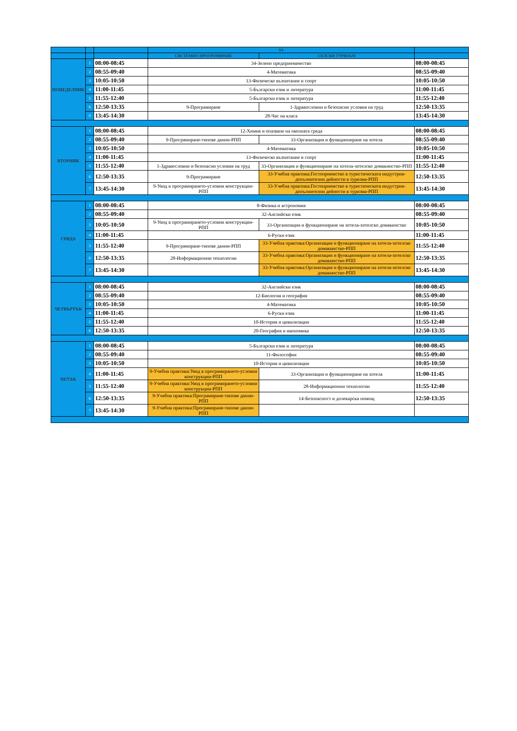| | | | 9А | | |
| --- | --- | --- | --- | --- | --- |
| | | | СИСТЕМНО ПРОГРАМИРАНЕ | СЕЛСКИ ТУРИЗЪМ | |
| ПОНЕДЕЛНИК | 1 | 08:00-08:45 | 34-Зелено предприемачество | | 08:00-08:45 |
| | 2 | 08:55-09:40 | 4-Математика | | 08:55-09:40 |
| | 3 | 10:05-10:50 | 13-Физическо възпитание и спорт | | 10:05-10:50 |
| | 4 | 11:00-11:45 | 5-Български език и литература | | 11:00-11:45 |
| | 5 | 11:55-12:40 | 5-Български език и литература | | 11:55-12:40 |
| | 6 | 12:50-13:35 | 9-Програмиране | 1-Здравословни и безопасни условия на труд | 12:50-13:35 |
| | 0 | 13:45-14:30 | 28-Час на класа | | 13:45-14:30 |
| ВТОРНИК | 1 | 08:00-08:45 | 12-Химия и опазване на околната среда | | 08:00-08:45 |
| | 2 | 08:55-09:40 | 9-Програмиране-типове данни-РПП | 33-Организация и функциониране на хотела | 08:55-09:40 |
| | 3 | 10:05-10:50 | 4-Математика | | 10:05-10:50 |
| | 4 | 11:00-11:45 | 13-Физическо възпитание и спорт | | 11:00-11:45 |
| | 5 | 11:55-12:40 | 1-Здравословни и безопасни условия на труд | 33-Организация и функциониране на хотела-хотелско домакинство-РПП | 11:55-12:40 |
| | 6 | 12:50-13:35 | 9-Програмиране | 33-Учебна практика:Гостоприемство в туристическата индустрия-допълнителни дейности в туризма-РПП | 12:50-13:35 |
| | 7 | 13:45-14:30 | 9-Увод в програмирането-условни конструкции-РПП | 33-Учебна практика:Гостоприемство в туристическата индустрия-допълнителни дейности в туризма-РПП | 13:45-14:30 |
| СРЯДА | 1 | 08:00-08:45 | 8-Физика и астрономия | | 08:00-08:45 |
| | 2 | 08:55-09:40 | 32-Английски език | | 08:55-09:40 |
| | 3 | 10:05-10:50 | 9-Увод в програмирането-условни конструкции-РПП | 33-Организация и функциониране на хотела-хотелско домакинство | 10:05-10:50 |
| | 4 | 11:00-11:45 | 6-Руски език | | 11:00-11:45 |
| | 5 | 11:55-12:40 | 9-Програмиране-типове данни-РПП | 33-Учебна практика:Организация и функциониране на хотела-хотелско домакинство-РПП | 11:55-12:40 |
| | 6 | 12:50-13:35 | 28-Информационни технологии | 33-Учебна практика:Организация и функциониране на хотела-хотелско домакинство-РПП | 12:50-13:35 |
| | 7 | 13:45-14:30 | | 33-Учебна практика:Организация и функциониране на хотела-хотелско домакинство-РПП | 13:45-14:30 |
| ЧЕТВЪРТЪК | 1 | 08:00-08:45 | 32-Английски език | | 08:00-08:45 |
| | 2 | 08:55-09:40 | 12-Биология и география | | 08:55-09:40 |
| | 3 | 10:05-10:50 | 4-Математика | | 10:05-10:50 |
| | 4 | 11:00-11:45 | 6-Руски език | | 11:00-11:45 |
| | 5 | 11:55-12:40 | 10-История и цивилизация | | 11:55-12:40 |
| | 6 | 12:50-13:35 | 20-География и икономика | | 12:50-13:35 |
| ПЕТЪК | 1 | 08:00-08:45 | 5-Български език и литература | | 08:00-08:45 |
| | 2 | 08:55-09:40 | 11-Философия | | 08:55-09:40 |
| | 3 | 10:05-10:50 | 10-История и цивилизация | | 10:05-10:50 |
| | 4 | 11:00-11:45 | 9-Учебна практика:Увод в програмирането-условни конструкции-РПП | 33-Организация и функциониране на хотела | 11:00-11:45 |
| | 5 | 11:55-12:40 | 9-Учебна практика:Увод в програмирането-условни конструкции-РПП | 28-Информационни технологии | 11:55-12:40 |
| | 6 | 12:50-13:35 | 9-Учебна практика:Програмиране-типове данни-РПП | 14-Безопасност и долекарска помощ | 12:50-13:35 |
| | 7 | 13:45-14:30 | 9-Учебна практика:Програмиране-типове данни-РПП | | |